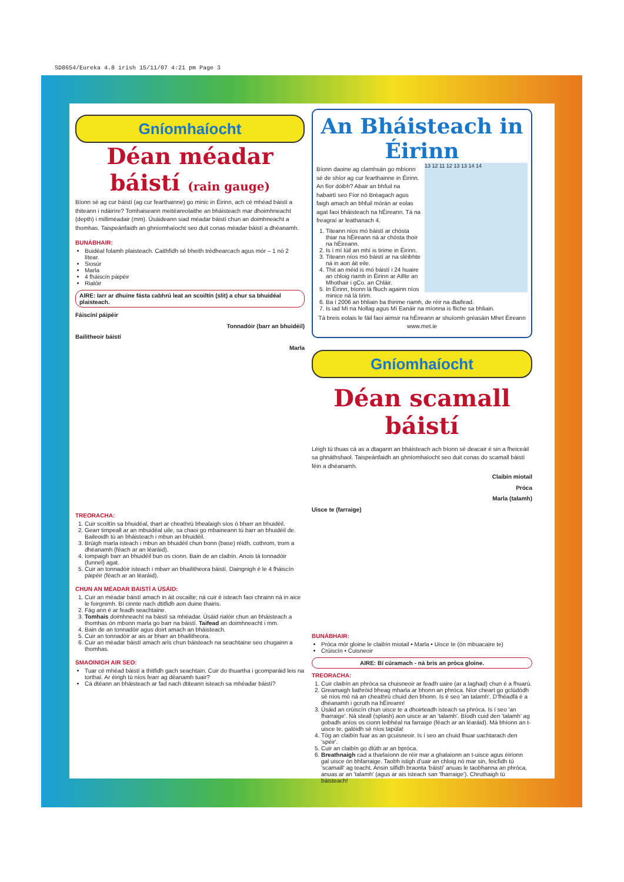SD8654/Eureka 4.8 irish 15/11/07 4:21 pm Page 3
Gníomhaíocht
Déan méadar báistí (rain gauge)
Bíonn sé ag cur báistí (ag cur fearthainne) go minic in Éirinn, ach cé mhéad báistí a thiteann i ndáiríre? Tomhaiseann meitéareolaithe an bháisteach mar dhoimhneacht (depth) i milliméadair (mm). Úsáideann siad méadar báistí chun an doimhneacht a thomhas. Taispeánfaidh an ghníomhaíocht seo duit conas méadar báistí a dhéanamh.
BUNÁBHAIR:
Buidéal folamh plaisteach. Caithfidh sé bheith trédhearcach agus mór – 1 nó 2 lítear.
Siosúr
Marla
4 fháiscín páipéir
Rialóir
AIRE: Iarr ar dhuine fásta cabhrú leat an scoiltín (slit) a chur sa bhuidéal plaisteach.
Fáiscíní páipéir
Tonnadóir (barr an bhuidéil)
Bailitheoir báistí
Marla
TREORACHA:
1. Cuir scoiltín sa bhuidéal, thart ar cheathrú bhealaigh síos ó bharr an bhuidéil.
2. Gearr timpeall ar an mbuidéal uile, sa chaoi go mbaineann tú barr an bhuidéil de. Baileoidh tú an bháisteach i mbun an bhuidéil.
3. Brúigh marla isteach i mbun an bhuidéil chun bonn (base) réidh, cothrom, trom a dhéanamh (féach ar an léaráid).
4. Iompaigh barr an bhuidéil bun os cionn. Bain de an claibín. Anois tá tonnadóir (funnel) agat.
5. Cuir an tonnadóir isteach i mbarr an bhailitheora báistí. Daingnigh é le 4 fháiscín páipéir (féach ar an léaráid).
CHUN AN MÉADAR BÁISTÍ A ÚSÁID:
1. Cuir an méadar báistí amach in áit oscailte; ná cuir é isteach faoi chrainn ná in aice le foirgnimh. Bí cinnte nach dtitfidh aon duine thairis.
2. Fág ann é ar feadh seachtaine.
3. Tomhais doimhneacht na báistí sa mhéadar. Úsáid rialóir chun an bháisteach a thomhas ón mbonn marla go barr na báistí. Taifead an doimhneacht i mm.
4. Bain de an tonnadóir agus doirt amach an bháisteach.
5. Cuir an tonnadóir ar ais ar bharr an bhailitheora.
6. Cuir an méadar báistí amach arís chun báisteach na seachtaine seo chugainn a thomhas.
SMAOINIGH AIR SEO:
Tuar cé mhéad báistí a thitfidh gach seachtain. Cuir do thuartha i gcomparáid leis na torthaí. Ar éirigh tú níos fearr ag déanamh tuair?
Cá dtéann an bháisteach ar fad nach dtiteann isteach sa mhéadar báistí?
An Bháisteach in Éirinn
13 12 11 12 13 13 14 14
Bíonn daoine ag clamhsán go mbíonn sé de shíor ag cur fearthainne in Éirinn. An fíor dóibh? Abair an bhfuil na habairtí seo Fíor nó Bréagach agus faigh amach an bhfuil mórán ar eolas agat faoi bháisteach na hÉireann. Tá na freagraí ar leathanach 4.
1. Titeann níos mó báistí ar chósta thiar na hÉireann ná ar chósta thoir na hÉireann.
2. Is í mí Iúil an mhí is tirime in Éirinn.
3. Titeann níos mó báistí ar na sléibhte ná in aon áit eile.
4. Thit an méid is mó báistí i 24 huaire an chloig riamh in Éirinn ar Aillte an Mhothair i gCo. an Chláir.
5. In Éirinn, bíonn lá fliuch againn níos minice ná lá tirim.
6. Ba í 2006 an bhliain ba thirime riamh, de réir na dtaifead.
7. Is iad Mí na Nollag agus Mí Eanáir na míonna is fliche sa bhliain.
Tá breis eolais le fáil faoi aimsir na hÉireann ar shuíomh gréasáin Mhet Éireann www.met.ie
Gníomhaíocht
Déan scamall báistí
Léigh tú thuas cá as a dtagann an bháisteach ach bíonn sé deacair é sin a fheiceáil sa ghnáthshaol. Taispeánfaidh an ghníomhaíocht seo duit conas do scamall báistí féin a dhéanamh.
Claibín miotail
Próca
Marla (talamh)
Uisce te (farraige)
BUNÁBHAIR:
Próca mór gloine le claibín miotail • Marla • Uisce te (ón mbuacaire te)
Crúiscín • Cuisneoir
AIRE: Bí cúramach - ná bris an próca gloine.
TREORACHA:
1. Cuir claibín an phróca sa chuisneoir ar feadh uaire (ar a laghad) chun é a fhuarú.
2. Greamaigh liathróid bheag mharla ar bhonn an phróca. Níor cheart go gclúdódh sé níos mó ná an cheathrú chuid den bhonn. Is é seo 'an talamh'. D'fhéadfá é a dhéanamh i gcruth na hÉireann!
3. Úsáid an crúiscín chun uisce te a dhoirteadh isteach sa phróca. Is í seo 'an fharraige'. Ná steall (splash) aon uisce ar an 'talamh'. Bíodh cuid den 'talamh' ag gobadh aníos os cionn leibhéal na farraige (féach ar an léaráid). Má bhíonn an t-uisce te, galóidh sé níos tapúla!
4. Tóg an claibín fuar as an gcuisneoir. Is í seo an chuid fhuar uachtarach den 'spéir'.
5. Cuir an claibín go dlúth ar an bpróca.
6. Breathnaigh cad a tharlaíonn de réir mar a ghalaíonn an t-uisce agus éiríonn gal uisce ón bhfarraige. Taobh istigh d'uair an chloig nó mar sin, feicfidh tú 'scamaill' ag teacht. Ansin silfidh braonta 'báistí' anuas le taobhanna an phróca, anuas ar an 'talamh' (agus ar ais isteach san 'fharraige'). Chruthaigh tú báisteach!